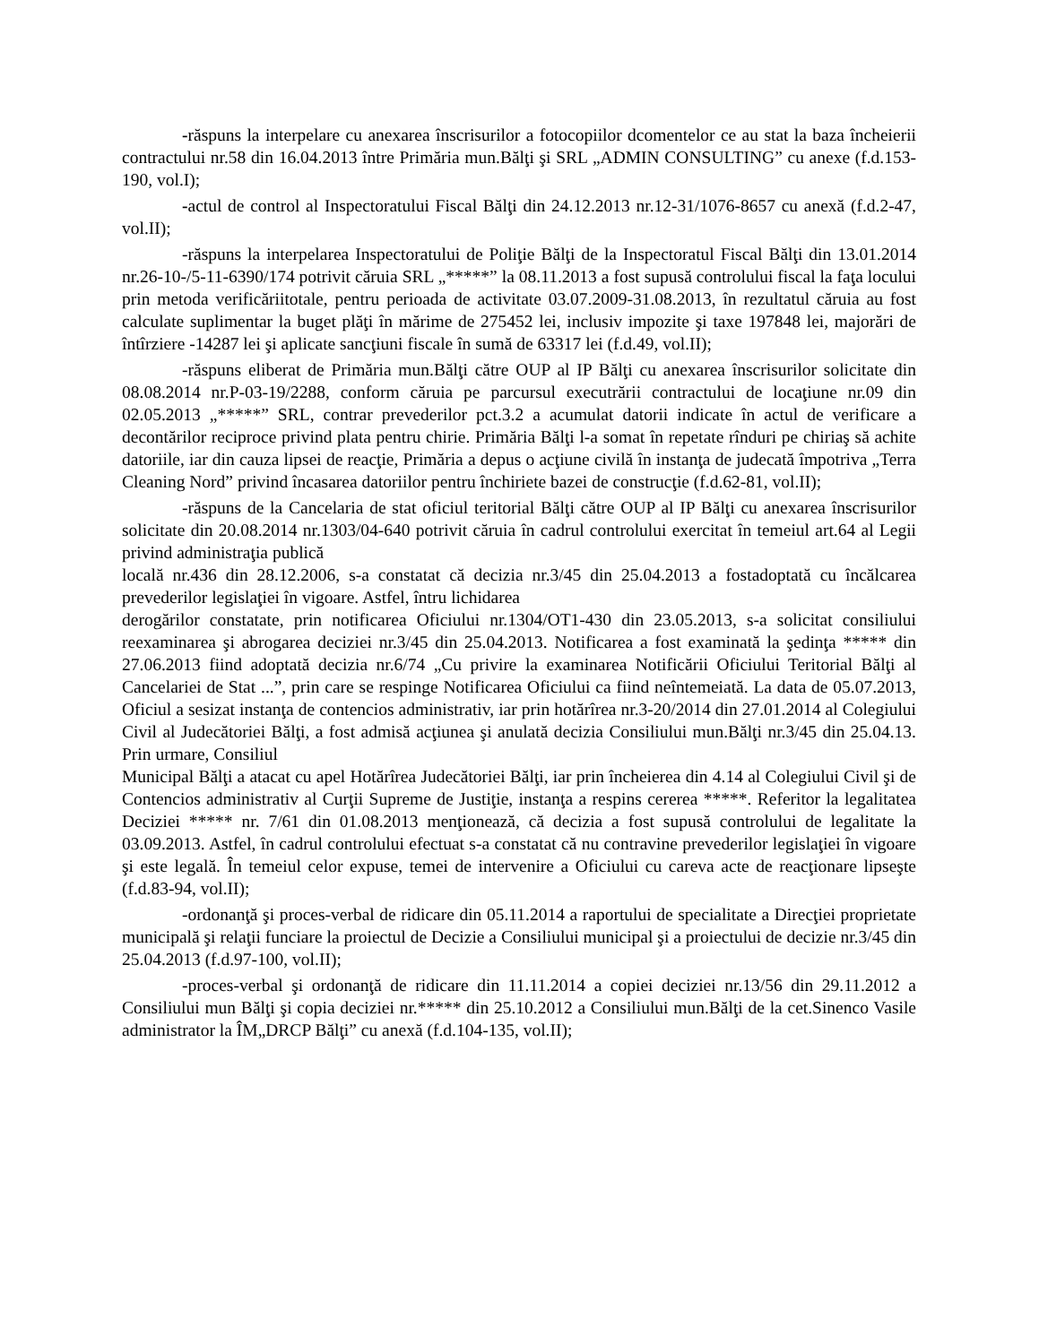-răspuns la interpelare cu anexarea înscrisurilor a fotocopiilor dcomentelor ce au stat la baza încheierii contractului nr.58 din 16.04.2013 între Primăria mun.Bălţi şi SRL „ADMIN CONSULTING” cu anexe (f.d.153-190, vol.I);
-actul de control al Inspectoratului Fiscal Bălţi din 24.12.2013 nr.12-31/1076-8657 cu anexă (f.d.2-47, vol.II);
-răspuns la interpelarea Inspectoratului de Poliţie Bălţi de la Inspectoratul Fiscal Bălţi din 13.01.2014 nr.26-10-/5-11-6390/174 potrivit căruia SRL „*****” la 08.11.2013 a fost supusă controlului fiscal la faţa locului prin metoda verificăriitotale, pentru perioada de activitate 03.07.2009-31.08.2013, în rezultatul căruia au fost calculate suplimentar la buget plăţi în mărime de 275452 lei, inclusiv impozite şi taxe 197848 lei, majorări de întîrziere -14287 lei şi aplicate sancţiuni fiscale în sumă de 63317 lei (f.d.49, vol.II);
-răspuns eliberat de Primăria mun.Bălţi către OUP al IP Bălţi cu anexarea înscrisurilor solicitate din 08.08.2014 nr.P-03-19/2288, conform căruia pe parcursul executrării contractului de locaţiune nr.09 din 02.05.2013 „*****” SRL, contrar prevederilor pct.3.2 a acumulat datorii indicate în actul de verificare a decontărilor reciproce privind plata pentru chirie. Primăria Bălţi l-a somat în repetate rînduri pe chiriaş să achite datoriile, iar din cauza lipsei de reacţie, Primăria a depus o acţiune civilă în instanţa de judecată împotriva „Terra Cleaning Nord” privind încasarea datoriilor pentru închiriete bazei de construcţie (f.d.62-81, vol.II);
-răspuns de la Cancelaria de stat oficiul teritorial Bălţi către OUP al IP Bălţi cu anexarea înscrisurilor solicitate din 20.08.2014 nr.1303/04-640 potrivit căruia în cadrul controlului exercitat în temeiul art.64 al Legii privind administraţia publică
locală nr.436 din 28.12.2006, s-a constatat că decizia nr.3/45 din 25.04.2013 a fostadoptată cu încălcarea prevederilor legislaţiei în vigoare. Astfel, întru lichidarea
derogărilor constatate, prin notificarea Oficiului nr.1304/OT1-430 din 23.05.2013, s-a solicitat consiliului reexaminarea şi abrogarea deciziei nr.3/45 din 25.04.2013. Notificarea a fost examinată la şedinţa ***** din 27.06.2013 fiind adoptată decizia nr.6/74 „Cu privire la examinarea Notificării Oficiului Teritorial Bălţi al Cancelariei de Stat ...”, prin care se respinge Notificarea Oficiului ca fiind neîntemeiată. La data de 05.07.2013, Oficiul a sesizat instanţa de contencios administrativ, iar prin hotărîrea nr.3-20/2014 din 27.01.2014 al Colegiului Civil al Judecătoriei Bălţi, a fost admisă acţiunea şi anulată decizia Consiliului mun.Bălţi nr.3/45 din 25.04.13. Prin urmare, Consiliul
Municipal Bălţi a atacat cu apel Hotărîrea Judecătoriei Bălţi, iar prin încheierea din 4.14 al Colegiului Civil şi de Contencios administrativ al Curţii Supreme de Justiţie, instanţa a respins cererea *****. Referitor la legalitatea Deciziei ***** nr. 7/61 din 01.08.2013 menţionează, că decizia a fost supusă controlului de legalitate la 03.09.2013. Astfel, în cadrul controlului efectuat s-a constatat că nu contravine prevederilor legislaţiei în vigoare şi este legală. În temeiul celor expuse, temei de intervenire a Oficiului cu careva acte de reacţionare lipseşte (f.d.83-94, vol.II);
-ordonanţă şi proces-verbal de ridicare din 05.11.2014 a raportului de specialitate a Direcţiei proprietate municipală şi relaţii funciare la proiectul de Decizie a Consiliului municipal şi a proiectului de decizie nr.3/45 din 25.04.2013 (f.d.97-100, vol.II);
-proces-verbal şi ordonanţă de ridicare din 11.11.2014 a copiei deciziei nr.13/56 din 29.11.2012 a Consiliului mun Bălţi şi copia deciziei nr.***** din 25.10.2012 a Consiliului mun.Bălţi de la cet.Sinenco Vasile administrator la ÎM„DRCP Bălţi” cu anexă (f.d.104-135, vol.II);